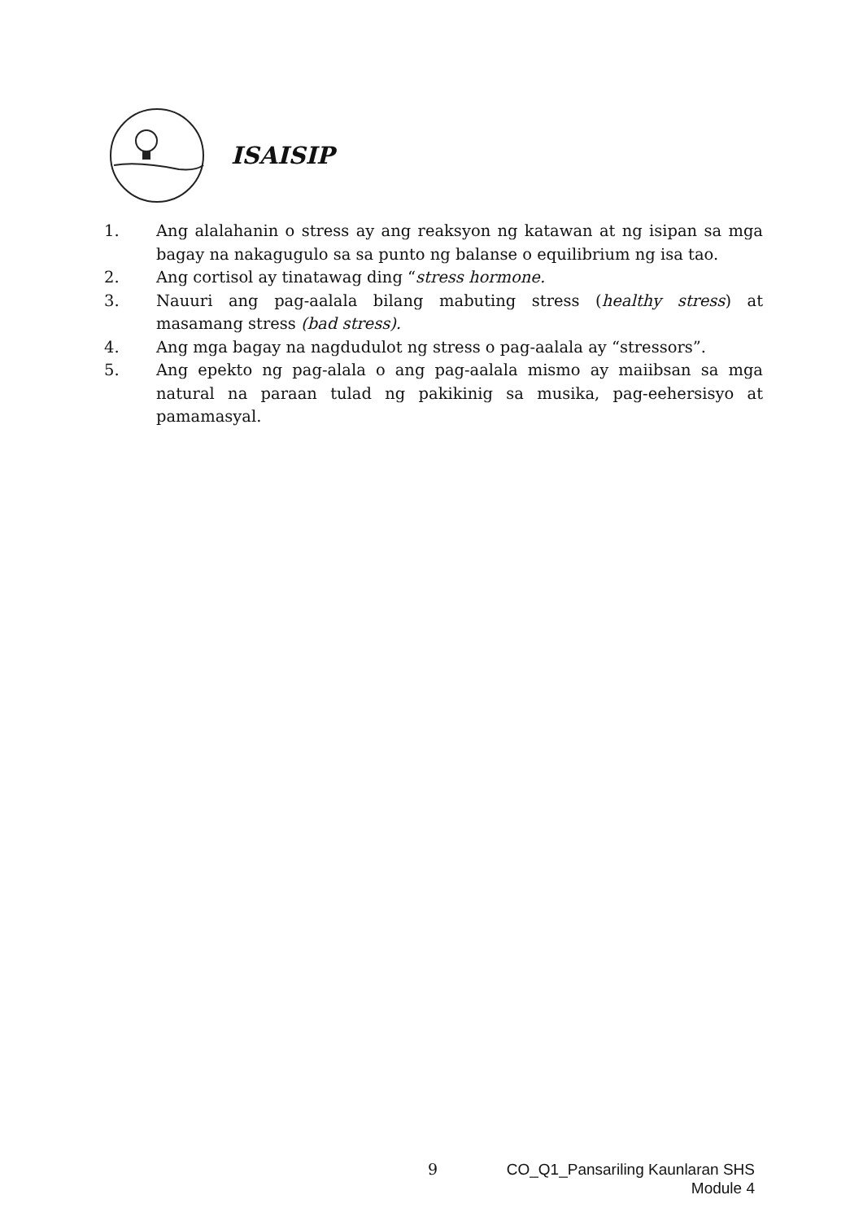ISAISIP
1. Ang alalahanin o stress ay ang reaksyon ng katawan at ng isipan sa mga bagay na nakagugulo sa sa punto ng balanse o equilibrium ng isa tao.
2. Ang cortisol ay tinatawag ding “stress hormone.
3. Nauuri ang pag-aalala bilang mabuting stress (healthy stress) at masamang stress (bad stress).
4. Ang mga bagay na nagdudulot ng stress o pag-aalala ay “stressors”.
5. Ang epekto ng pag-alala o ang pag-aalala mismo ay maiibsan sa mga natural na paraan tulad ng pakikinig sa musika, pag-eehersisyo at pamamasyal.
9
CO_Q1_Pansariling Kaunlaran SHS
Module 4